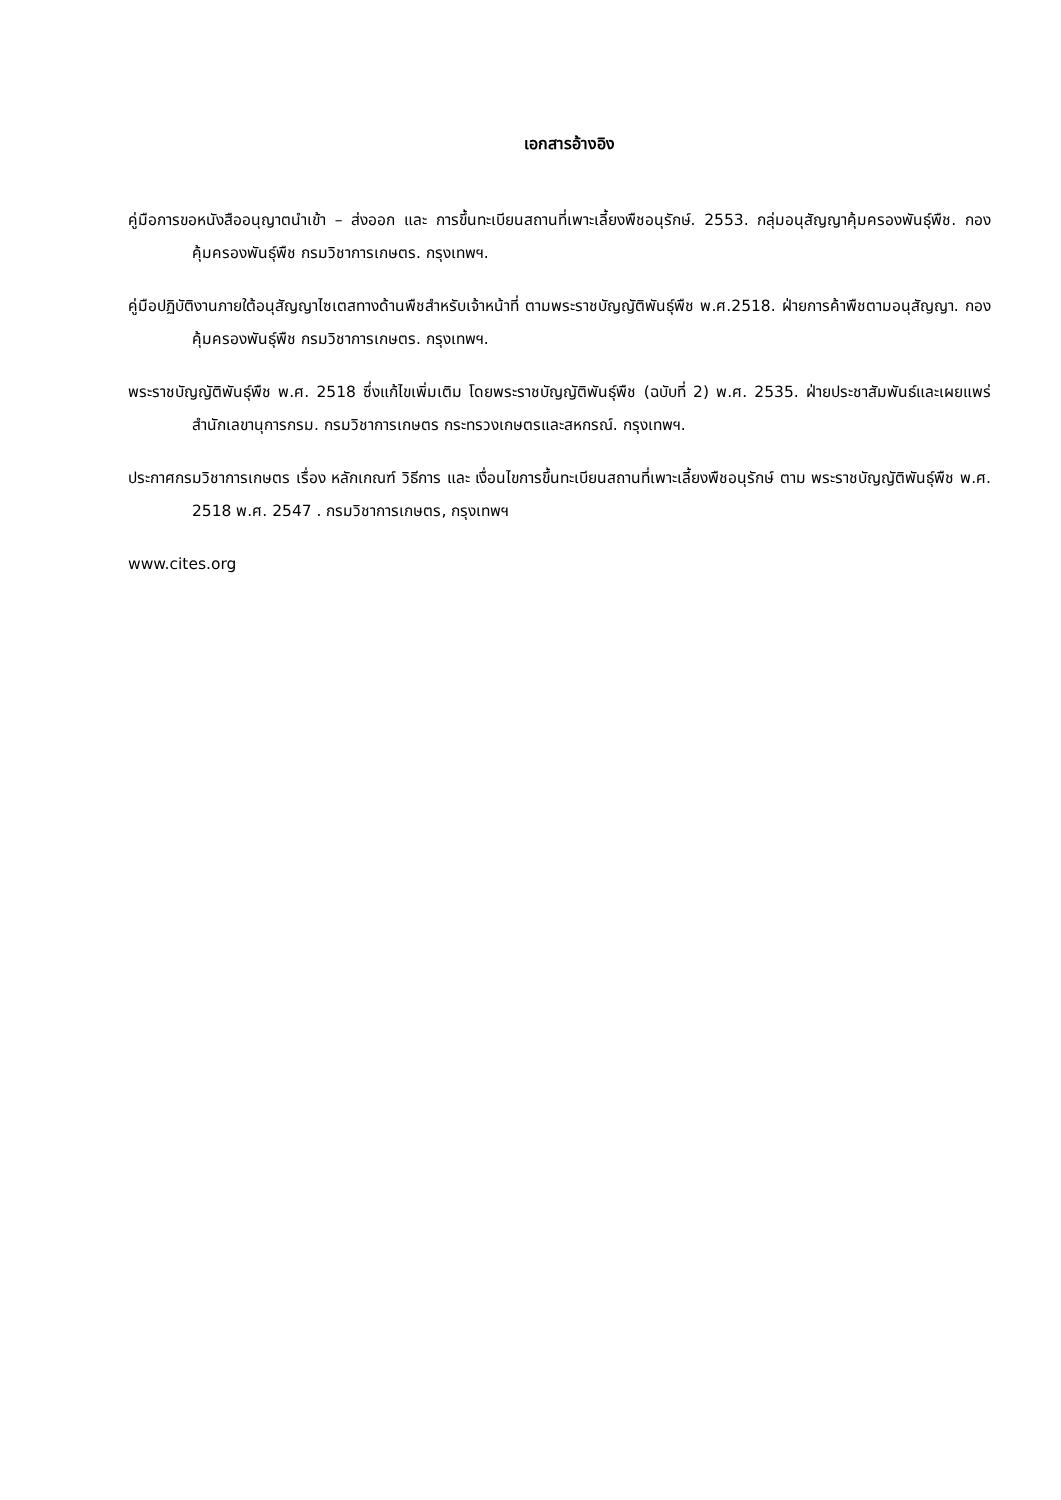เอกสารอ้างอิง
คู่มือการขอหนังสืออนุญาตนำเข้า – ส่งออก และ การขึ้นทะเบียนสถานที่เพาะเลี้ยงพืชอนุรักษ์. 2553. กลุ่มอนุสัญญาคุ้มครองพันธุ์พืช. กองคุ้มครองพันธุ์พืช กรมวิชาการเกษตร. กรุงเทพฯ.
คู่มือปฏิบัติงานภายใต้อนุสัญญาไซเตสทางด้านพืชสำหรับเจ้าหน้าที่ ตามพระราชบัญญัติพันธุ์พืช พ.ศ.2518. ฝ่ายการค้าพืชตามอนุสัญญา. กองคุ้มครองพันธุ์พืช กรมวิชาการเกษตร. กรุงเทพฯ.
พระราชบัญญัติพันธุ์พืช พ.ศ. 2518 ซึ่งแก้ไขเพิ่มเติม โดยพระราชบัญญัติพันธุ์พืช (ฉบับที่ 2) พ.ศ. 2535. ฝ่ายประชาสัมพันธ์และเผยแพร่ สำนักเลขานุการกรม. กรมวิชาการเกษตร กระทรวงเกษตรและสหกรณ์. กรุงเทพฯ.
ประกาศกรมวิชาการเกษตร เรื่อง หลักเกณฑ์ วิธีการ และ เงื่อนไขการขึ้นทะเบียนสถานที่เพาะเลี้ยงพืชอนุรักษ์ ตาม พระราชบัญญัติพันธุ์พืช พ.ศ. 2518 พ.ศ. 2547 . กรมวิชาการเกษตร, กรุงเทพฯ
www.cites.org